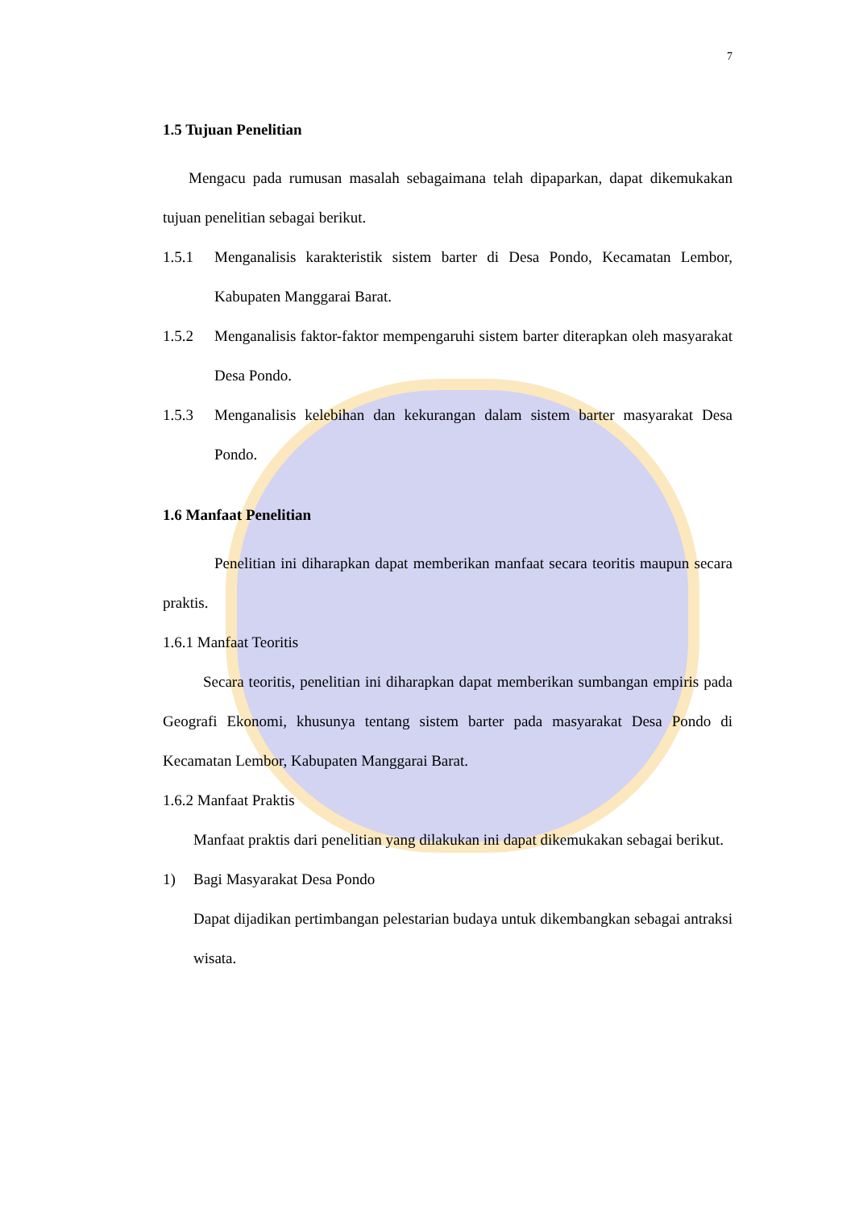7
1.5 Tujuan Penelitian
Mengacu pada rumusan masalah sebagaimana telah dipaparkan, dapat dikemukakan tujuan penelitian sebagai berikut.
1.5.1 Menganalisis karakteristik sistem barter di Desa Pondo, Kecamatan Lembor, Kabupaten Manggarai Barat.
1.5.2 Menganalisis faktor-faktor mempengaruhi sistem barter diterapkan oleh masyarakat Desa Pondo.
1.5.3 Menganalisis kelebihan dan kekurangan dalam sistem barter masyarakat Desa Pondo.
1.6 Manfaat Penelitian
Penelitian ini diharapkan dapat memberikan manfaat secara teoritis maupun secara praktis.
1.6.1 Manfaat Teoritis
Secara teoritis, penelitian ini diharapkan dapat memberikan sumbangan empiris pada Geografi Ekonomi, khusunya tentang sistem barter pada masyarakat Desa Pondo di Kecamatan Lembor, Kabupaten Manggarai Barat.
1.6.2 Manfaat Praktis
Manfaat praktis dari penelitian yang dilakukan ini dapat dikemukakan sebagai berikut.
1) Bagi Masyarakat Desa Pondo
Dapat dijadikan pertimbangan pelestarian budaya untuk dikembangkan sebagai antraksi wisata.